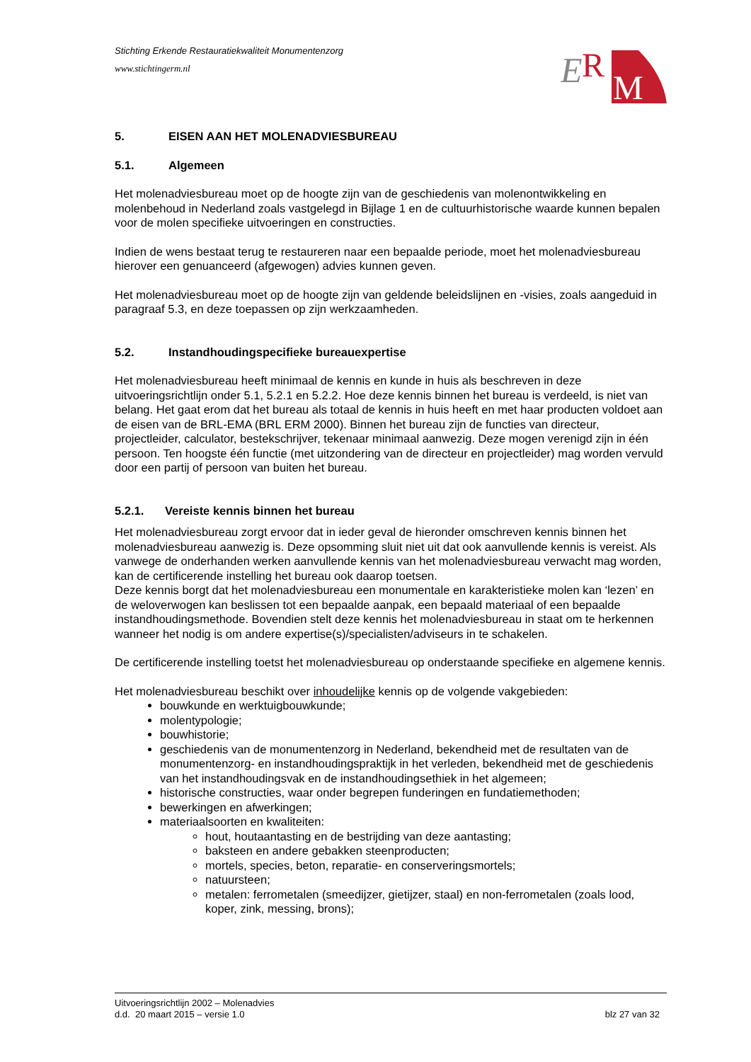Stichting Erkende Restauratiekwaliteit Monumentenzorg
www.stichtingerm.nl
E
R
M
5. EISEN AAN HET MOLENADVIESBUREAU
5.1. Algemeen
Het molenadviesbureau moet op de hoogte zijn van de geschiedenis van molenontwikkeling en molenbehoud in Nederland zoals vastgelegd in Bijlage 1 en de cultuurhistorische waarde kunnen bepalen voor de molen specifieke uitvoeringen en constructies.
Indien de wens bestaat terug te restaureren naar een bepaalde periode, moet het molenadviesbureau hierover een genuanceerd (afgewogen) advies kunnen geven.
Het molenadviesbureau moet op de hoogte zijn van geldende beleidslijnen en -visies, zoals aangeduid in paragraaf 5.3, en deze toepassen op zijn werkzaamheden.
5.2. Instandhoudingspecifieke bureauexpertise
Het molenadviesbureau heeft minimaal de kennis en kunde in huis als beschreven in deze uitvoeringsrichtlijn onder 5.1, 5.2.1 en 5.2.2. Hoe deze kennis binnen het bureau is verdeeld, is niet van belang. Het gaat erom dat het bureau als totaal de kennis in huis heeft en met haar producten voldoet aan de eisen van de BRL-EMA (BRL ERM 2000). Binnen het bureau zijn de functies van directeur, projectleider, calculator, bestekschrijver, tekenaar minimaal aanwezig. Deze mogen verenigd zijn in één persoon. Ten hoogste één functie (met uitzondering van de directeur en projectleider) mag worden vervuld door een partij of persoon van buiten het bureau.
5.2.1. Vereiste kennis binnen het bureau
Het molenadviesbureau zorgt ervoor dat in ieder geval de hieronder omschreven kennis binnen het molenadviesbureau aanwezig is. Deze opsomming sluit niet uit dat ook aanvullende kennis is vereist. Als vanwege de onderhanden werken aanvullende kennis van het molenadviesbureau verwacht mag worden, kan de certificerende instelling het bureau ook daarop toetsen.
Deze kennis borgt dat het molenadviesbureau een monumentale en karakteristieke molen kan ‘lezen’ en de weloverwogen kan beslissen tot een bepaalde aanpak, een bepaald materiaal of een bepaalde instandhoudingsmethode. Bovendien stelt deze kennis het molenadviesbureau in staat om te herkennen wanneer het nodig is om andere expertise(s)/specialisten/adviseurs in te schakelen.
De certificerende instelling toetst het molenadviesbureau op onderstaande specifieke en algemene kennis.
Het molenadviesbureau beschikt over inhoudelijke kennis op de volgende vakgebieden:
bouwkunde en werktuigbouwkunde;
molentypologie;
bouwhistorie;
geschiedenis van de monumentenzorg in Nederland, bekendheid met de resultaten van de monumentenzorg- en instandhoudingspraktijk in het verleden, bekendheid met de geschiedenis van het instandhoudingsvak en de instandhoudingsethiek in het algemeen;
historische constructies, waar onder begrepen funderingen en fundatiemethoden;
bewerkingen en afwerkingen;
materiaalsoorten en kwaliteiten:
hout, houtaantasting en de bestrijding van deze aantasting;
baksteen en andere gebakken steenproducten;
mortels, species, beton, reparatie- en conserveringsmortels;
natuursteen;
metalen: ferrometalen (smeedijzer, gietijzer, staal) en non-ferrometalen (zoals lood, koper, zink, messing, brons);
Uitvoeringsrichtlijn 2002 – Molenadvies
d.d. 20 maart 2015 – versie 1.0 blz 27 van 32